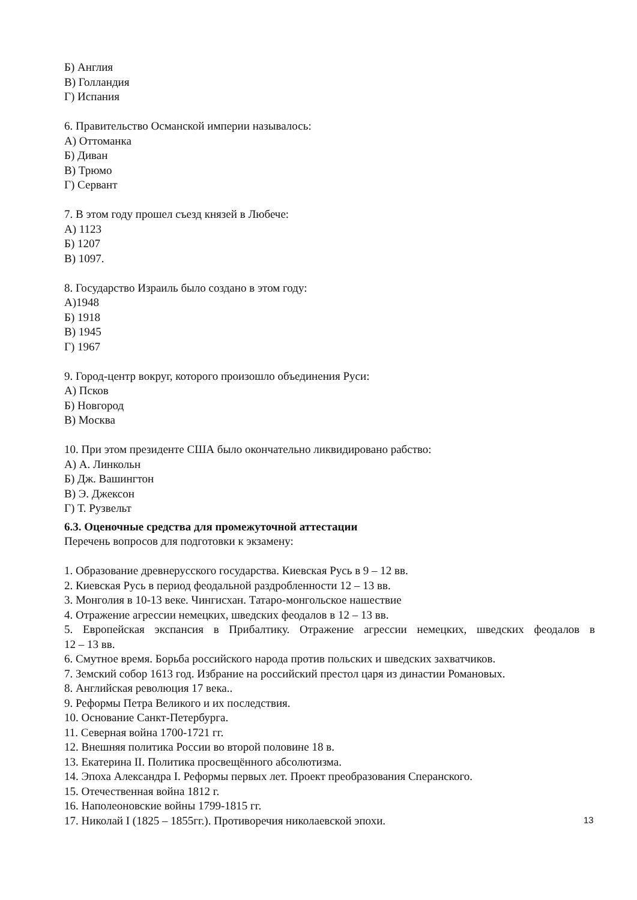Б) Англия
В) Голландия
Г) Испания
6. Правительство Османской империи называлось:
А) Оттоманка
Б) Диван
В) Трюмо
Г) Сервант
7. В этом году прошел съезд князей в Любече:
А) 1123
Б) 1207
В) 1097.
8. Государство Израиль было создано в этом году:
А)1948
Б) 1918
В) 1945
Г) 1967
9. Город-центр вокруг, которого произошло объединения Руси:
А) Псков
Б) Новгород
В) Москва
10. При этом президенте США было окончательно ликвидировано рабство:
А) А. Линкольн
Б) Дж. Вашингтон
В) Э. Джексон
Г) Т. Рузвельт
6.3. Оценочные средства для промежуточной аттестации
Перечень вопросов для подготовки к экзамену:
1. Образование древнерусского государства. Киевская Русь в 9 – 12 вв.
2. Киевская Русь в период феодальной раздробленности 12 – 13 вв.
3. Монголия в 10-13 веке. Чингисхан. Татаро-монгольское нашествие
4. Отражение агрессии немецких, шведских феодалов в 12 – 13 вв.
5. Европейская экспансия в Прибалтику. Отражение агрессии немецких, шведских феодалов в
12 – 13 вв.
6. Смутное время. Борьба российского народа против польских и шведских захватчиков.
7. Земский собор 1613 год. Избрание на российский престол царя из династии Романовых.
8. Английская революция 17 века..
9. Реформы Петра Великого и их последствия.
10. Основание Санкт-Петербурга.
11. Северная война 1700-1721 гг.
12. Внешняя политика России во второй половине 18 в.
13. Екатерина II. Политика просвещённого абсолютизма.
14. Эпоха Александра I. Реформы первых лет. Проект преобразования Сперанского.
15. Отечественная война 1812 г.
16. Наполеоновские войны 1799-1815 гг.
17. Николай I (1825 – 1855гг.). Противоречия николаевской эпохи.
13